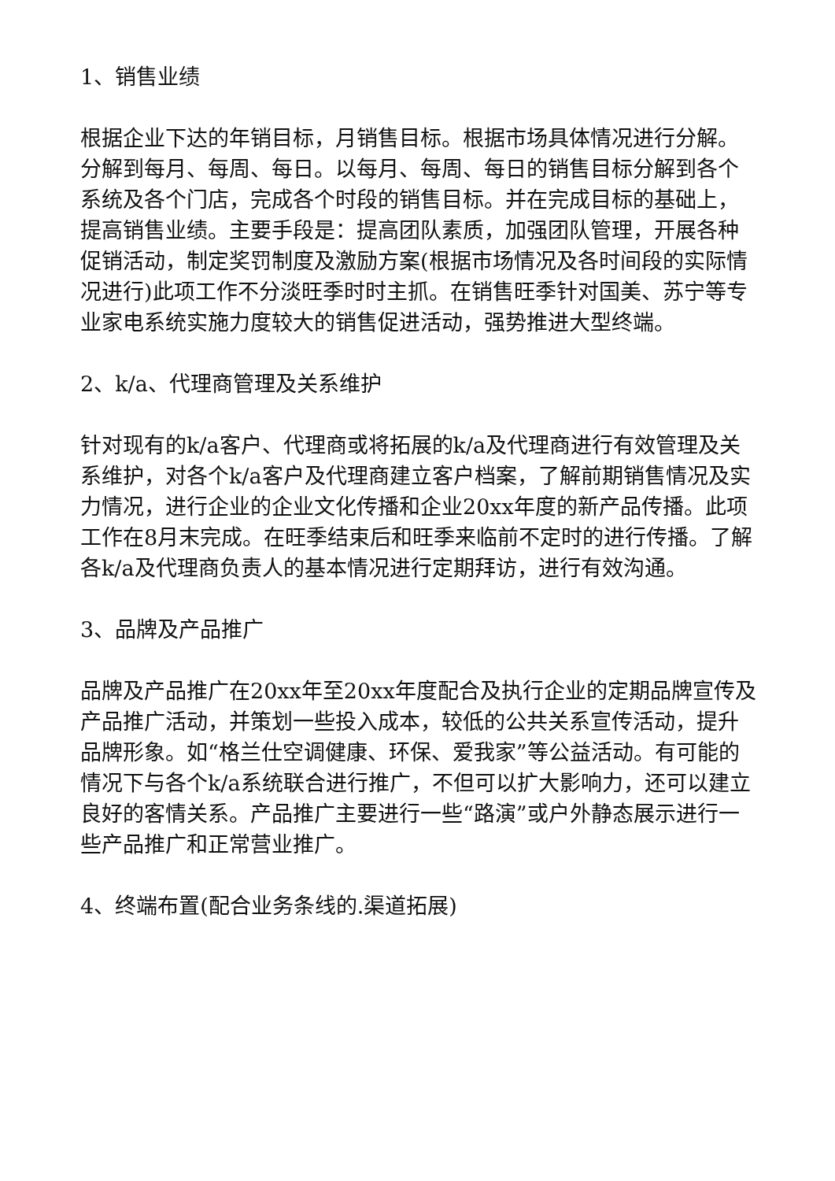1、销售业绩
根据企业下达的年销目标，月销售目标。根据市场具体情况进行分解。分解到每月、每周、每日。以每月、每周、每日的销售目标分解到各个系统及各个门店，完成各个时段的销售目标。并在完成目标的基础上，提高销售业绩。主要手段是：提高团队素质，加强团队管理，开展各种促销活动，制定奖罚制度及激励方案(根据市场情况及各时间段的实际情况进行)此项工作不分淡旺季时时主抓。在销售旺季针对国美、苏宁等专业家电系统实施力度较大的销售促进活动，强势推进大型终端。
2、k/a、代理商管理及关系维护
针对现有的k/a客户、代理商或将拓展的k/a及代理商进行有效管理及关系维护，对各个k/a客户及代理商建立客户档案，了解前期销售情况及实力情况，进行企业的企业文化传播和企业20xx年度的新产品传播。此项工作在8月末完成。在旺季结束后和旺季来临前不定时的进行传播。了解各k/a及代理商负责人的基本情况进行定期拜访，进行有效沟通。
3、品牌及产品推广
品牌及产品推广在20xx年至20xx年度配合及执行企业的定期品牌宣传及产品推广活动，并策划一些投入成本，较低的公共关系宣传活动，提升品牌形象。如“格兰仕空调健康、环保、爱我家”等公益活动。有可能的情况下与各个k/a系统联合进行推广，不但可以扩大影响力，还可以建立良好的客情关系。产品推广主要进行一些“路演”或户外静态展示进行一些产品推广和正常营业推广。
4、终端布置(配合业务条线的.渠道拓展)